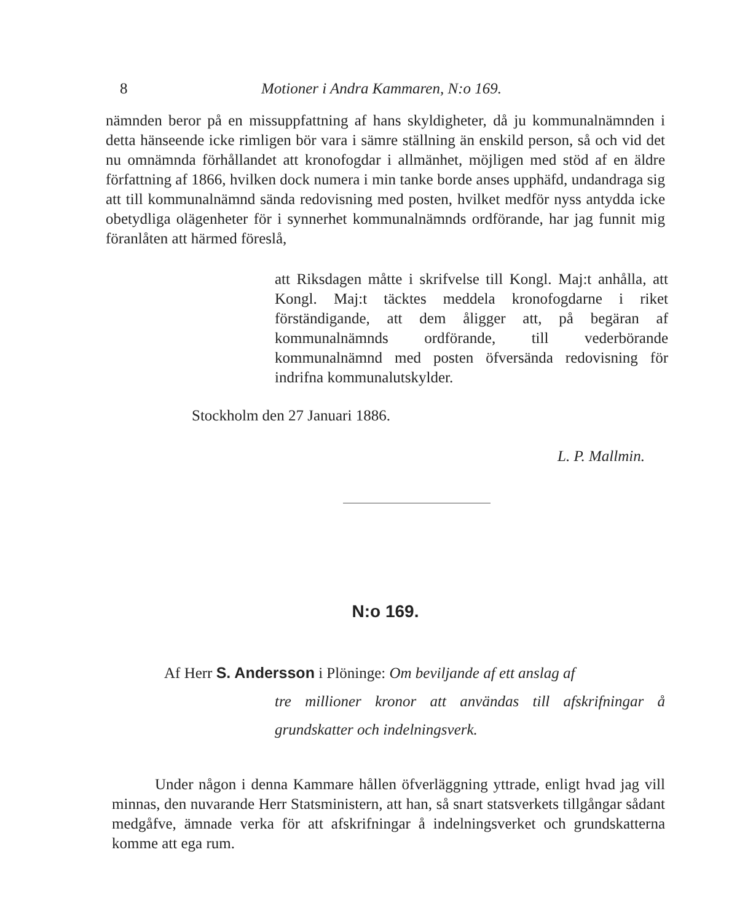8 Motioner i Andra Kammaren, N:o 169.
nämnden beror på en missuppfattning af hans skyldigheter, då ju kommunalnämnden i detta hänseende icke rimligen bör vara i sämre ställning än enskild person, så och vid det nu omnämnda förhållandet att kronofogdar i allmänhet, möjligen med stöd af en äldre författning af 1866, hvilken dock numera i min tanke borde anses upphäfd, undandraga sig att till kommunalnämnd sända redovisning med posten, hvilket medför nyss antydda icke obetydliga olägenheter för i synnerhet kommunalnämnds ordförande, har jag funnit mig föranlåten att härmed föreslå,
att Riksdagen måtte i skrifvelse till Kongl. Maj:t anhålla, att Kongl. Maj:t täcktes meddela kronofogdarne i riket förständigande, att dem åligger att, på begäran af kommunalnämnds ordförande, till vederbörande kommunalnämnd med posten öfversända redovisning för indrifna kommunalutskylder.
Stockholm den 27 Januari 1886.
L. P. Mallmin.
N:o 169.
Af Herr S. Andersson i Plöninge: Om beviljande af ett anslag af
tre millioner kronor att användas till afskrifningar å grundskatter och indelningsverk.
Under någon i denna Kammare hållen öfverläggning yttrade, enligt hvad jag vill minnas, den nuvarande Herr Statsministern, att han, så snart statsverkets tillgångar sådant medgåfve, ämnade verka för att afskrifningar å indelningsverket och grundskatterna komme att ega rum.